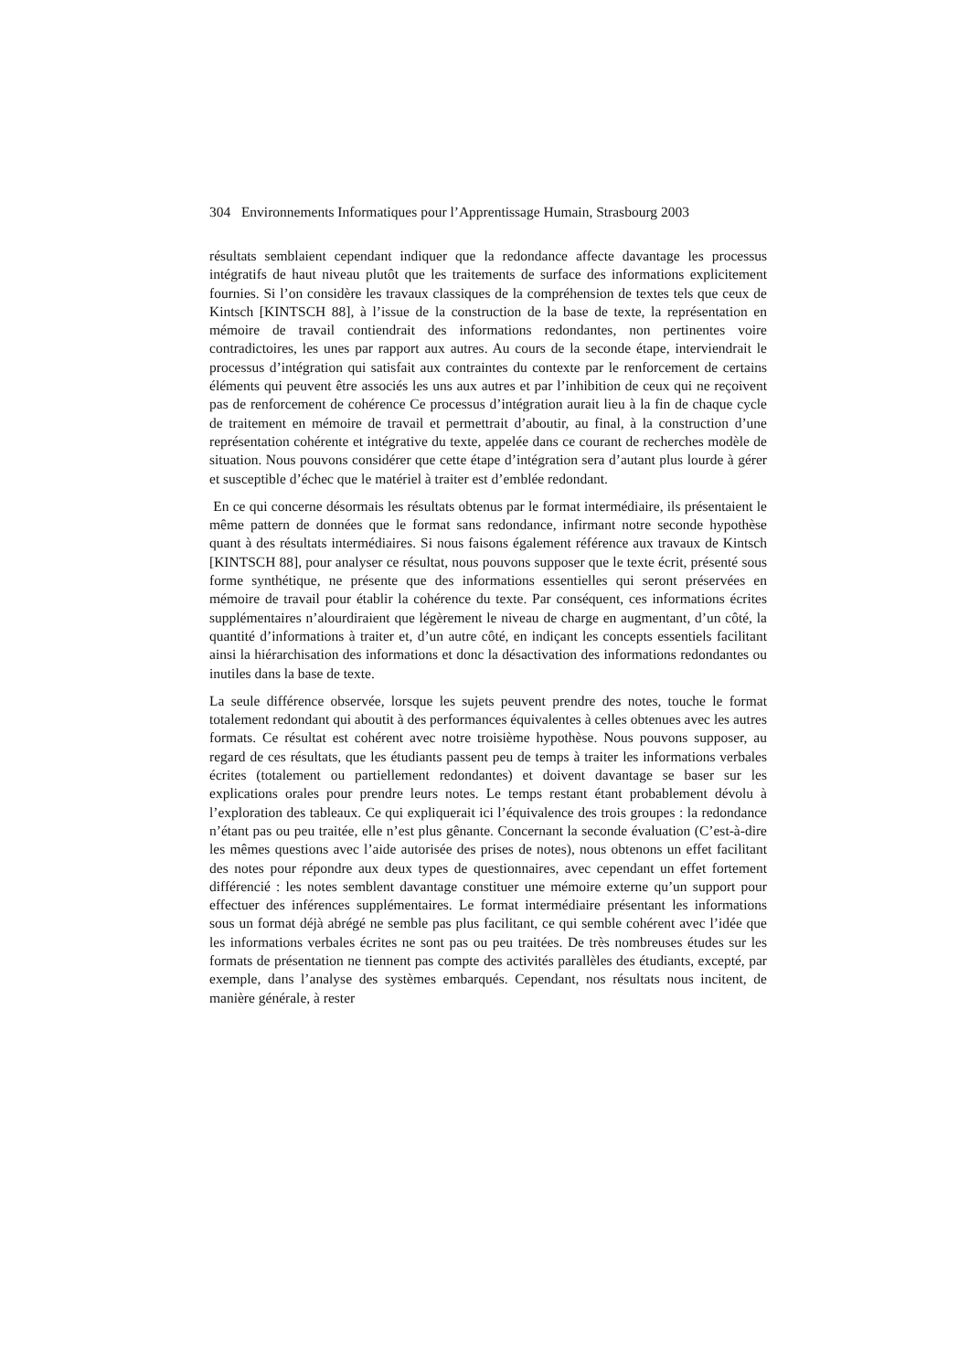304 Environnements Informatiques pour l’Apprentissage Humain, Strasbourg 2003
résultats semblaient cependant indiquer que la redondance affecte davantage les processus intégratifs de haut niveau plutôt que les traitements de surface des informations explicitement fournies. Si l’on considère les travaux classiques de la compréhension de textes tels que ceux de Kintsch [KINTSCH 88], à l’issue de la construction de la base de texte, la représentation en mémoire de travail contiendrait des informations redondantes, non pertinentes voire contradictoires, les unes par rapport aux autres. Au cours de la seconde étape, interviendrait le processus d’intégration qui satisfait aux contraintes du contexte par le renforcement de certains éléments qui peuvent être associés les uns aux autres et par l’inhibition de ceux qui ne reçoivent pas de renforcement de cohérence Ce processus d’intégration aurait lieu à la fin de chaque cycle de traitement en mémoire de travail et permettrait d’aboutir, au final, à la construction d’une représentation cohérente et intégrative du texte, appelée dans ce courant de recherches modèle de situation. Nous pouvons considérer que cette étape d’intégration sera d’autant plus lourde à gérer et susceptible d’échec que le matériel à traiter est d’emblée redondant.
En ce qui concerne désormais les résultats obtenus par le format intermédiaire, ils présentaient le même pattern de données que le format sans redondance, infirmant notre seconde hypothèse quant à des résultats intermédiaires. Si nous faisons également référence aux travaux de Kintsch [KINTSCH 88], pour analyser ce résultat, nous pouvons supposer que le texte écrit, présenté sous forme synthétique, ne présente que des informations essentielles qui seront préservées en mémoire de travail pour établir la cohérence du texte. Par conséquent, ces informations écrites supplémentaires n’alourdiraient que légèrement le niveau de charge en augmentant, d’un côté, la quantité d’informations à traiter et, d’un autre côté, en indiçant les concepts essentiels facilitant ainsi la hiérarchisation des informations et donc la désactivation des informations redondantes ou inutiles dans la base de texte.
La seule différence observée, lorsque les sujets peuvent prendre des notes, touche le format totalement redondant qui aboutit à des performances équivalentes à celles obtenues avec les autres formats. Ce résultat est cohérent avec notre troisième hypothèse. Nous pouvons supposer, au regard de ces résultats, que les étudiants passent peu de temps à traiter les informations verbales écrites (totalement ou partiellement redondantes) et doivent davantage se baser sur les explications orales pour prendre leurs notes. Le temps restant étant probablement dévolu à l’exploration des tableaux. Ce qui expliquerait ici l’équivalence des trois groupes : la redondance n’étant pas ou peu traitée, elle n’est plus gênante. Concernant la seconde évaluation (C’est-à-dire les mêmes questions avec l’aide autorisée des prises de notes), nous obtenons un effet facilitant des notes pour répondre aux deux types de questionnaires, avec cependant un effet fortement différencié : les notes semblent davantage constituer une mémoire externe qu’un support pour effectuer des inférences supplémentaires. Le format intermédiaire présentant les informations sous un format déjà abrégé ne semble pas plus facilitant, ce qui semble cohérent avec l’idée que les informations verbales écrites ne sont pas ou peu traitées. De très nombreuses études sur les formats de présentation ne tiennent pas compte des activités parallèles des étudiants, excepté, par exemple, dans l’analyse des systèmes embarqués. Cependant, nos résultats nous incitent, de manière générale, à rester